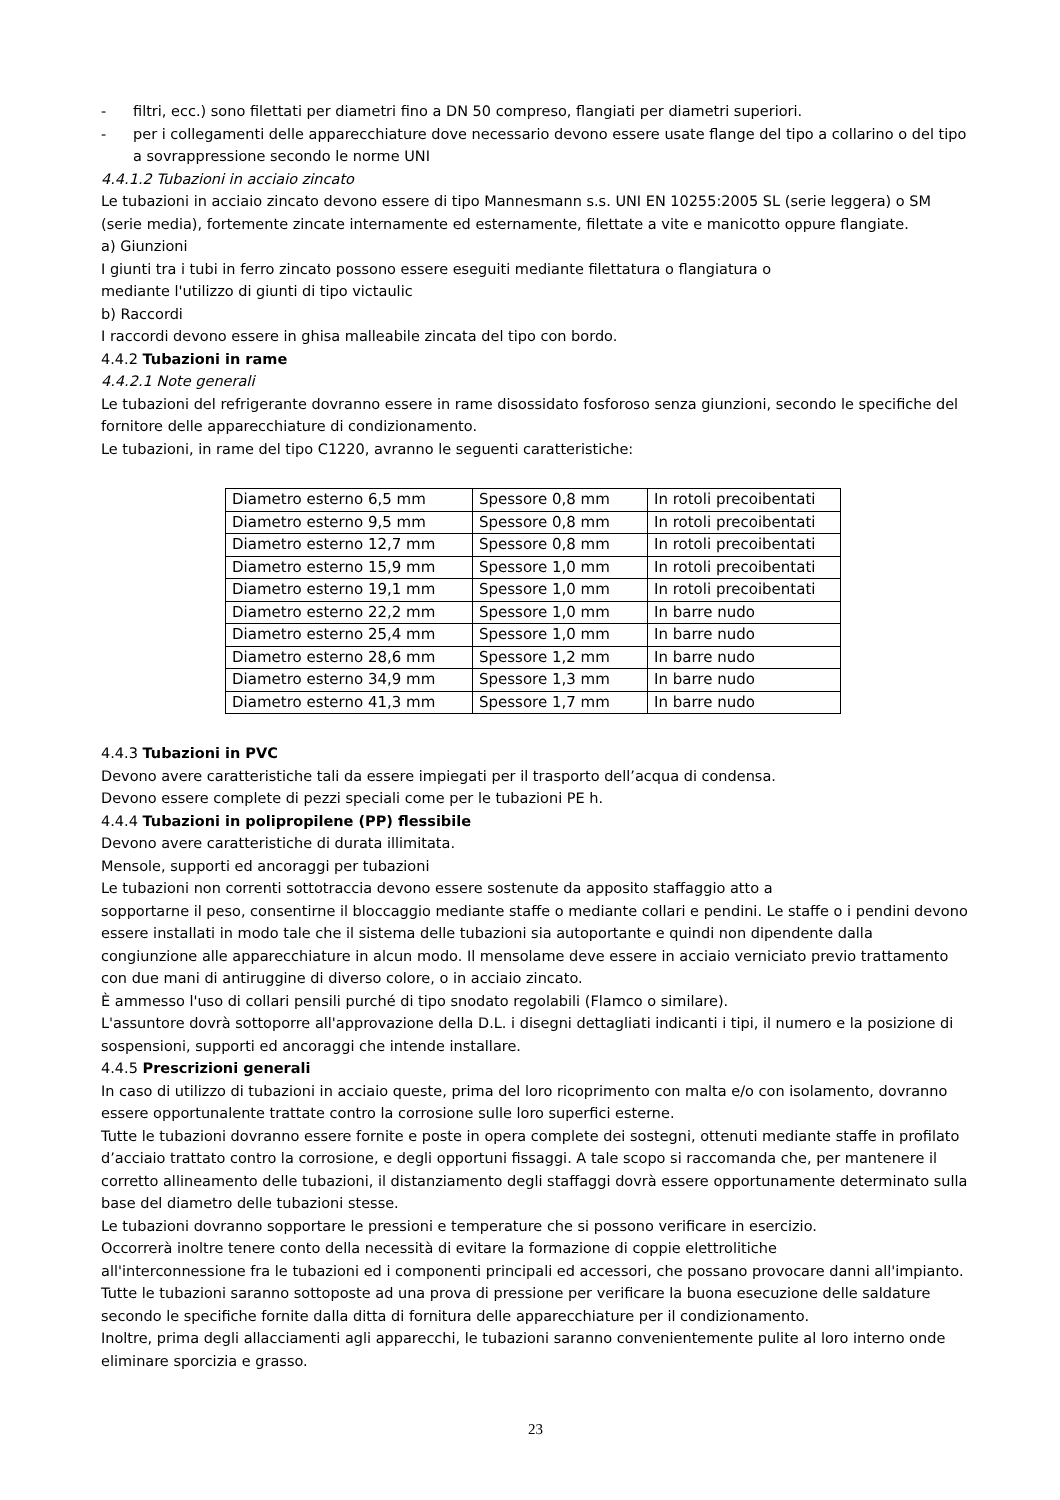- filtri, ecc.) sono filettati per diametri fino a DN 50 compreso, flangiati per diametri superiori.
- per i collegamenti delle apparecchiature dove necessario devono essere usate flange del tipo a collarino o del tipo a sovrappressione secondo le norme UNI
4.4.1.2 Tubazioni in acciaio zincato
Le tubazioni in acciaio zincato devono essere di tipo Mannesmann s.s. UNI EN 10255:2005 SL (serie leggera) o SM (serie media), fortemente zincate internamente ed esternamente, filettate a vite e manicotto oppure flangiate.
a) Giunzioni
I giunti tra i tubi in ferro zincato possono essere eseguiti mediante filettatura o flangiatura o
mediante l'utilizzo di giunti di tipo victaulic
b) Raccordi
I raccordi devono essere in ghisa malleabile zincata del tipo con bordo.
4.4.2 Tubazioni in rame
4.4.2.1 Note generali
Le tubazioni del refrigerante dovranno essere in rame disossidato fosforoso senza giunzioni, secondo le specifiche del fornitore delle apparecchiature di condizionamento.
Le tubazioni, in rame del tipo C1220, avranno le seguenti caratteristiche:
| Diametro esterno 6,5 mm | Spessore 0,8 mm | In rotoli precoibentati |
| Diametro esterno 9,5 mm | Spessore 0,8 mm | In rotoli precoibentati |
| Diametro esterno 12,7 mm | Spessore 0,8 mm | In rotoli precoibentati |
| Diametro esterno 15,9 mm | Spessore 1,0 mm | In rotoli precoibentati |
| Diametro esterno 19,1 mm | Spessore 1,0 mm | In rotoli precoibentati |
| Diametro esterno 22,2 mm | Spessore 1,0 mm | In barre nudo |
| Diametro esterno 25,4 mm | Spessore 1,0 mm | In barre nudo |
| Diametro esterno 28,6 mm | Spessore 1,2 mm | In barre nudo |
| Diametro esterno 34,9 mm | Spessore 1,3 mm | In barre nudo |
| Diametro esterno 41,3 mm | Spessore 1,7 mm | In barre nudo |
4.4.3 Tubazioni in PVC
Devono avere caratteristiche tali da essere impiegati per il trasporto dell’acqua di condensa.
Devono essere complete di pezzi speciali come per le tubazioni PE h.
4.4.4 Tubazioni in polipropilene (PP) flessibile
Devono avere caratteristiche di durata illimitata.
Mensole, supporti ed ancoraggi per tubazioni
Le tubazioni non correnti sottotraccia devono essere sostenute da apposito staffaggio atto a
sopportarne il peso, consentirne il bloccaggio mediante staffe o mediante collari e pendini. Le staffe o i pendini devono essere installati in modo tale che il sistema delle tubazioni sia autoportante e quindi non dipendente dalla congiunzione alle apparecchiature in alcun modo. Il mensolame deve essere in acciaio verniciato previo trattamento con due mani di antiruggine di diverso colore, o in acciaio zincato.
È ammesso l'uso di collari pensili purché di tipo snodato regolabili (Flamco o similare).
L'assuntore dovrà sottoporre all'approvazione della D.L. i disegni dettagliati indicanti i tipi, il numero e la posizione di sospensioni, supporti ed ancoraggi che intende installare.
4.4.5 Prescrizioni generali
In caso di utilizzo di tubazioni in acciaio queste, prima del loro ricoprimento con malta e/o con isolamento, dovranno essere opportunalente trattate contro la corrosione sulle loro superfici esterne.
Tutte le tubazioni dovranno essere fornite e poste in opera complete dei sostegni, ottenuti mediante staffe in profilato d’acciaio trattato contro la corrosione, e degli opportuni fissaggi. A tale scopo si raccomanda che, per mantenere il corretto allineamento delle tubazioni, il distanziamento degli staffaggi dovrà essere opportunamente determinato sulla base del diametro delle tubazioni stesse.
Le tubazioni dovranno sopportare le pressioni e temperature che si possono verificare in esercizio.
Occorrerà inoltre tenere conto della necessità di evitare la formazione di coppie elettrolitiche
all'interconnessione fra le tubazioni ed i componenti principali ed accessori, che possano provocare danni all'impianto.
Tutte le tubazioni saranno sottoposte ad una prova di pressione per verificare la buona esecuzione delle saldature secondo le specifiche fornite dalla ditta di fornitura delle apparecchiature per il condizionamento.
Inoltre, prima degli allacciamenti agli apparecchi, le tubazioni saranno convenientemente pulite al loro interno onde eliminare sporcizia e grasso.
23